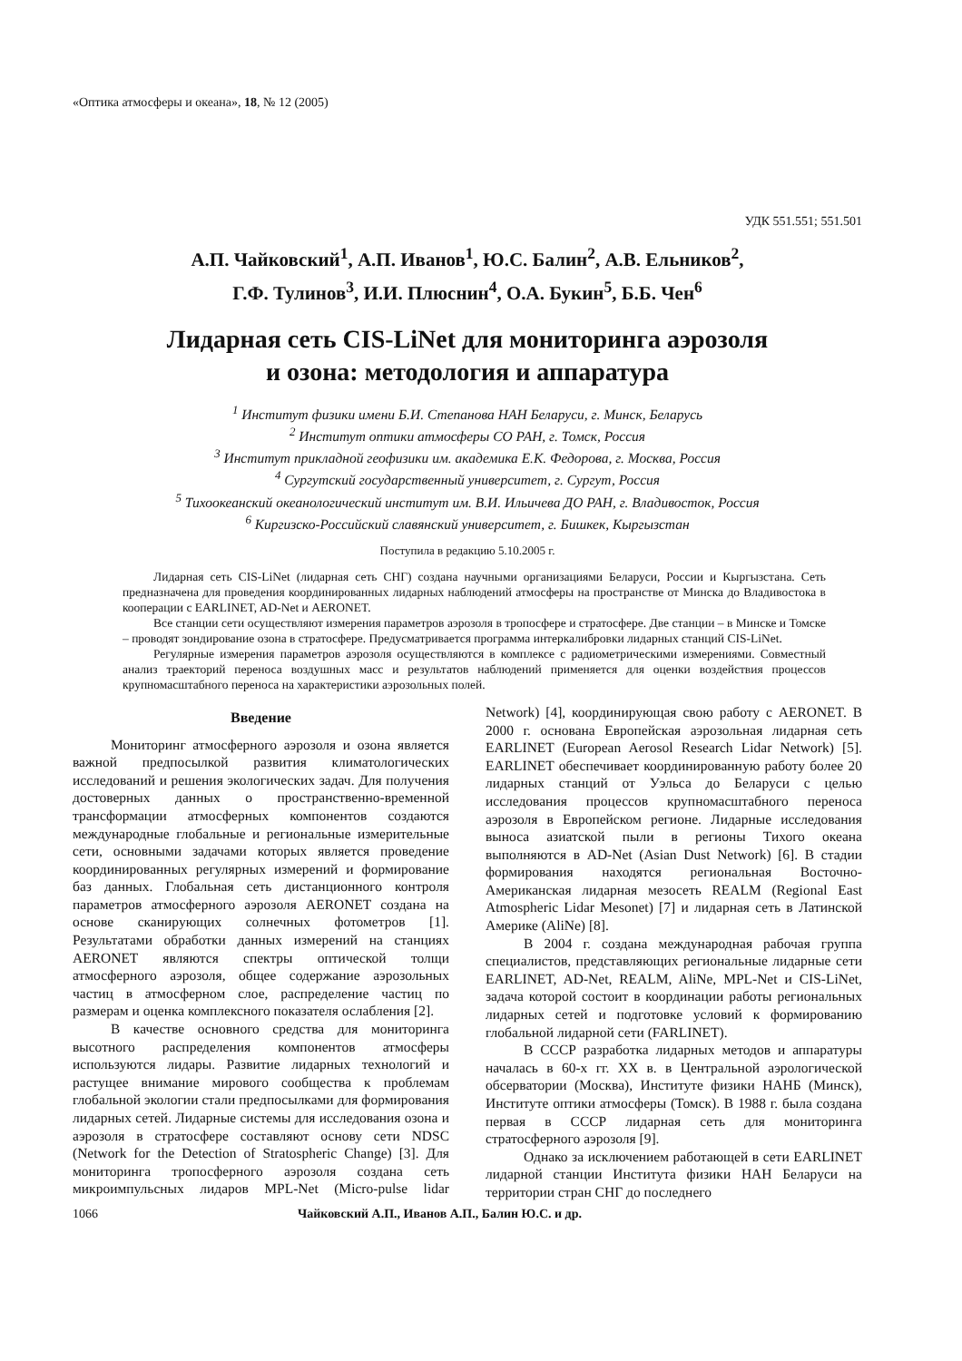«Оптика атмосферы и океана», 18, № 12 (2005)
УДК 551.551; 551.501
А.П. Чайковский<sup>1</sup>, А.П. Иванов<sup>1</sup>, Ю.С. Балин<sup>2</sup>, А.В. Ельников<sup>2</sup>,
Г.Ф. Тулинов<sup>3</sup>, И.И. Плюснин<sup>4</sup>, О.А. Букин<sup>5</sup>, Б.Б. Чен<sup>6</sup>
Лидарная сеть CIS-LiNet для мониторинга аэрозоля
и озона: методология и аппаратура
<sup>1</sup> Институт физики имени Б.И. Степанова НАН Беларуси, г. Минск, Беларусь
<sup>2</sup> Институт оптики атмосферы СО РАН, г. Томск, Россия
<sup>3</sup> Институт прикладной геофизики им. академика Е.К. Федорова, г. Москва, Россия
<sup>4</sup> Сургутский государственный университет, г. Сургут, Россия
<sup>5</sup> Тихоокеанский океанологический институт им. В.И. Ильичева ДО РАН, г. Владивосток, Россия
<sup>6</sup> Киргизско-Российский славянский университет, г. Бишкек, Кыргызстан
Поступила в редакцию 5.10.2005 г.
Лидарная сеть CIS-LiNet (лидарная сеть СНГ) создана научными организациями Беларуси, России и Кыргызстана. Сеть предназначена для проведения координированных лидарных наблюдений атмосферы на пространстве от Минска до Владивостока в кооперации с EARLINET, AD-Net и AERONET.
Все станции сети осуществляют измерения параметров аэрозоля в тропосфере и стратосфере. Две станции – в Минске и Томске – проводят зондирование озона в стратосфере. Предусматривается программа интеркалибровки лидарных станций CIS-LiNet.
Регулярные измерения параметров аэрозоля осуществляются в комплексе с радиометрическими измерениями. Совместный анализ траекторий переноса воздушных масс и результатов наблюдений применяется для оценки воздействия процессов крупномасштабного переноса на характеристики аэрозольных полей.
Введение
Мониторинг атмосферного аэрозоля и озона является важной предпосылкой развития климатологических исследований и решения экологических задач. Для получения достоверных данных о пространственно-временной трансформации атмосферных компонентов создаются международные глобальные и региональные измерительные сети, основными задачами которых является проведение координированных регулярных измерений и формирование баз данных. Глобальная сеть дистанционного контроля параметров атмосферного аэрозоля AERONET создана на основе сканирующих солнечных фотометров [1]. Результатами обработки данных измерений на станциях AERONET являются спектры оптической толщи атмосферного аэрозоля, общее содержание аэрозольных частиц в атмосферном слое, распределение частиц по размерам и оценка комплексного показателя ослабления [2].
В качестве основного средства для мониторинга высотного распределения компонентов атмосферы используются лидары. Развитие лидарных технологий и растущее внимание мирового сообщества к проблемам глобальной экологии стали предпосылками для формирования лидарных сетей. Лидарные системы для исследования озона и аэрозоля в стратосфере составляют основу сети NDSC (Network for the Detection of Stratospheric Change) [3]. Для мониторинга тропосферного аэрозоля создана сеть микроимпульсных лидаров MPL-Net (Micro-pulse lidar Network) [4], координирующая свою работу с AERONET. В 2000 г. основана Европейская аэрозольная лидарная сеть EARLINET (European Aerosol Research Lidar Network) [5]. EARLINET обеспечивает координированную работу более 20 лидарных станций от Уэльса до Беларуси с целью исследования процессов крупномасштабного переноса аэрозоля в Европейском регионе. Лидарные исследования выноса азиатской пыли в регионы Тихого океана выполняются в AD-Net (Asian Dust Network) [6]. В стадии формирования находятся региональная Восточно-Американская лидарная мезосеть REALM (Regional East Atmospheric Lidar Mesonet) [7] и лидарная сеть в Латинской Америке (AliNe) [8].
В 2004 г. создана международная рабочая группа специалистов, представляющих региональные лидарные сети EARLINET, AD-Net, REALM, AliNe, MPL-Net и CIS-LiNet, задача которой состоит в координации работы региональных лидарных сетей и подготовке условий к формированию глобальной лидарной сети (FARLINET).
В СССР разработка лидарных методов и аппаратуры началась в 60-х гг. XX в. в Центральной аэрологической обсерватории (Москва), Институте физики НАНБ (Минск), Институте оптики атмосферы (Томск). В 1988 г. была создана первая в СССР лидарная сеть для мониторинга стратосферного аэрозоля [9].
Однако за исключением работающей в сети EARLINET лидарной станции Института физики НАН Беларуси на территории стран СНГ до последнего
1066 Чайковский А.П., Иванов А.П., Балин Ю.С. и др.